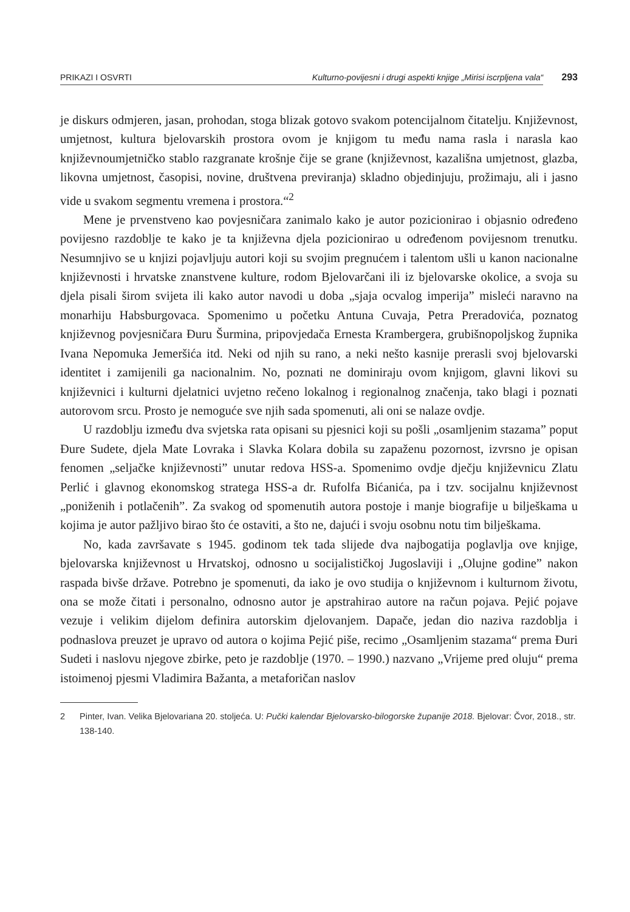PRIKAZI I OSVRTI Kulturno-povijesni i drugi aspekti knjige „Mirisi iscrpljena vala“293
je diskurs odmjeren, jasan, prohodan, stoga blizak gotovo svakom potencijalnom čitatelju. Književnost, umjetnost, kultura bjelovarskih prostora ovom je knjigom tu među nama rasla i narasla kao književnoumjetničko stablo razgranate krošnje čije se grane (književnost, kazališna umjetnost, glazba, likovna umjetnost, časopisi, novine, društvena previranja) skladno objedinjuju, prožimaju, ali i jasno vide u svakom segmentu vremena i prostora.“<sup>2</sup>
Mene je prvenstveno kao povjesničara zanimalo kako je autor pozicionirao i objasnio određeno povijesno razdoblje te kako je ta književna djela pozicionirao u određenom povijesnom trenutku. Nesumnjivo se u knjizi pojavljuju autori koji su svojim pregnućem i talentom ušli u kanon nacionalne književnosti i hrvatske znanstvene kulture, rodom Bjelovarčani ili iz bjelovarske okolice, a svoja su djela pisali širom svijeta ili kako autor navodi u doba „sjaja ocvalog imperija” misleći naravno na monarhiju Habsburgovaca. Spomenimo u početku Antuna Cuvaja, Petra Preradovića, poznatog književnog povjesničara Đuru Šurmina, pripovjedača Ernesta Krambergera, grubišnopoljskog župnika Ivana Nepomuka Jemeršića itd. Neki od njih su rano, a neki nešto kasnije prerasli svoj bjelovarski identitet i zamijenili ga nacionalnim. No, poznati ne dominiraju ovom knjigom, glavni likovi su književnici i kulturni djelatnici uvjetno rečeno lokalnog i regionalnog značenja, tako blagi i poznati autorovom srcu. Prosto je nemoguće sve njih sada spomenuti, ali oni se nalaze ovdje.
U razdoblju između dva svjetska rata opisani su pjesnici koji su pošli „osamljenim stazama” poput Đure Sudete, djela Mate Lovraka i Slavka Kolara dobila su zapaženu pozornost, izvrsno je opisan fenomen „seljačke književnosti” unutar redova HSS-a. Spomenimo ovdje dječju književnicu Zlatu Perlić i glavnog ekonomskog stratega HSS-a dr. Rufolfa Bićanića, pa i tzv. socijalnu književnost „poniženih i potlačenih”. Za svakog od spomenutih autora postoje i manje biografije u bilješkama u kojima je autor pažljivo birao što će ostaviti, a što ne, dajući i svoju osobnu notu tim bilješkama.
No, kada završavate s 1945. godinom tek tada slijede dva najbogatija poglavlja ove knjige, bjelovarska književnost u Hrvatskoj, odnosno u socijalističkoj Jugoslaviji i „Olujne godine” nakon raspada bivše države. Potrebno je spomenuti, da iako je ovo studija o književnom i kulturnom životu, ona se može čitati i personalno, odnosno autor je apstrahirao autore na račun pojava. Pejić pojave vezuje i velikim dijelom definira autorskim djelovanjem. Dapače, jedan dio naziva razdoblja i podnaslova preuzet je upravo od autora o kojima Pejić piše, recimo „Osamljenim stazama“ prema Đuri Sudeti i naslovu njegove zbirke, peto je razdoblje (1970. – 1990.) nazvano „Vrijeme pred oluju“ prema istoimenoj pjesmi Vladimira Bažanta, a metaforičan naslov
2 Pinter, Ivan. Velika Bjelovariana 20. stoljeća. U: Pučki kalendar Bjelovarsko-bilogorske županije 2018. Bjelovar: Čvor, 2018., str. 138-140.